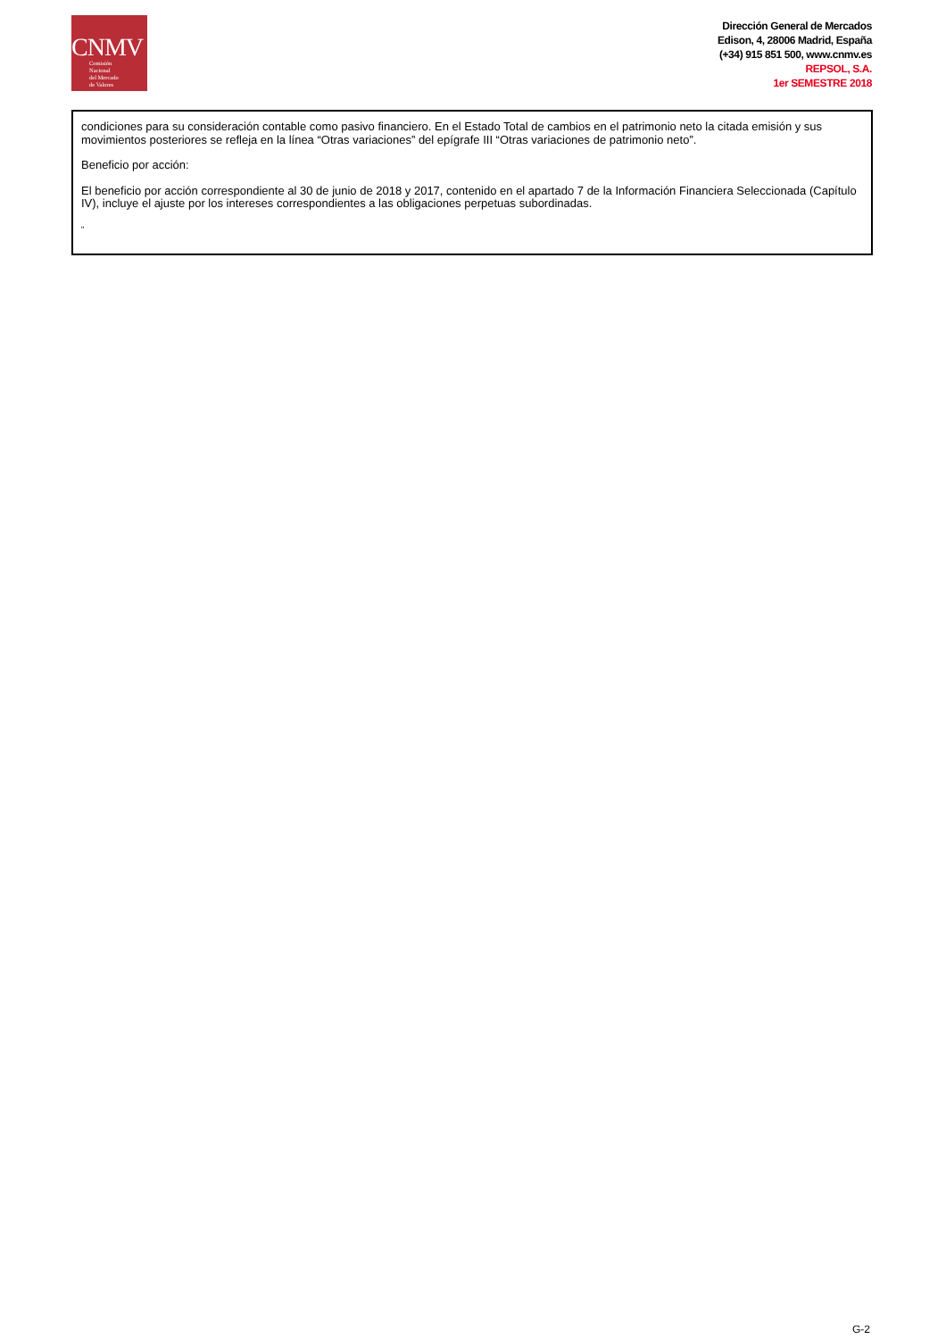CNMV
Comisión
Nacional
del Mercado
de Valores
Dirección General de Mercados
Edison, 4, 28006 Madrid, España
(+34) 915 851 500, www.cnmv.es
REPSOL, S.A.
1er SEMESTRE 2018
condiciones para su consideración contable como pasivo financiero. En el Estado Total de cambios en el patrimonio neto la citada emisión y sus movimientos posteriores se refleja en la línea “Otras variaciones” del epígrafe III “Otras variaciones de patrimonio neto”.
Beneficio por acción:
El beneficio por acción correspondiente al 30 de junio de 2018 y 2017, contenido en el apartado 7 de la Información Financiera Seleccionada (Capítulo IV), incluye el ajuste por los intereses correspondientes a las obligaciones perpetuas subordinadas.
"
G-2